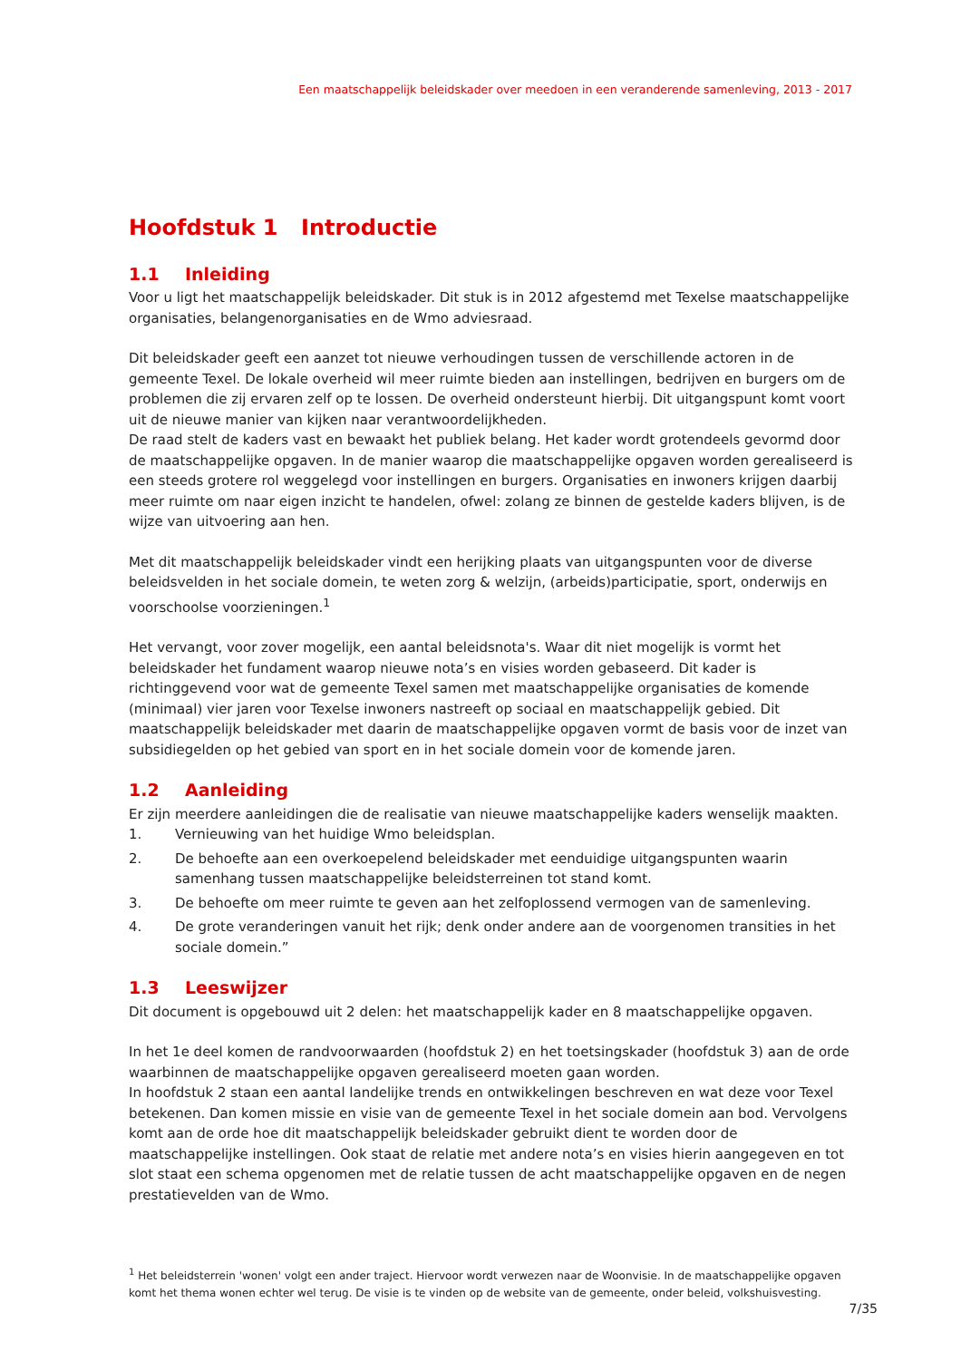Een maatschappelijk beleidskader over meedoen in een veranderende samenleving, 2013 - 2017
Hoofdstuk 1 Introductie
1.1 Inleiding
Voor u ligt het maatschappelijk beleidskader. Dit stuk is in 2012 afgestemd met Texelse maatschappelijke organisaties, belangenorganisaties en de Wmo adviesraad.
Dit beleidskader geeft een aanzet tot nieuwe verhoudingen tussen de verschillende actoren in de gemeente Texel. De lokale overheid wil meer ruimte bieden aan instellingen, bedrijven en burgers om de problemen die zij ervaren zelf op te lossen. De overheid ondersteunt hierbij. Dit uitgangspunt komt voort uit de nieuwe manier van kijken naar verantwoordelijkheden.
De raad stelt de kaders vast en bewaakt het publiek belang. Het kader wordt grotendeels gevormd door de maatschappelijke opgaven. In de manier waarop die maatschappelijke opgaven worden gerealiseerd is een steeds grotere rol weggelegd voor instellingen en burgers. Organisaties en inwoners krijgen daarbij meer ruimte om naar eigen inzicht te handelen, ofwel: zolang ze binnen de gestelde kaders blijven, is de wijze van uitvoering aan hen.
Met dit maatschappelijk beleidskader vindt een herijking plaats van uitgangspunten voor de diverse beleidsvelden in het sociale domein, te weten zorg & welzijn, (arbeids)participatie, sport, onderwijs en voorschoolse voorzieningen.<sup>1</sup>
Het vervangt, voor zover mogelijk, een aantal beleidsnota's. Waar dit niet mogelijk is vormt het beleidskader het fundament waarop nieuwe nota’s en visies worden gebaseerd. Dit kader is richtinggevend voor wat de gemeente Texel samen met maatschappelijke organisaties de komende (minimaal) vier jaren voor Texelse inwoners nastreeft op sociaal en maatschappelijk gebied. Dit maatschappelijk beleidskader met daarin de maatschappelijke opgaven vormt de basis voor de inzet van subsidiegelden op het gebied van sport en in het sociale domein voor de komende jaren.
1.2 Aanleiding
Er zijn meerdere aanleidingen die de realisatie van nieuwe maatschappelijke kaders wenselijk maakten.
1. Vernieuwing van het huidige Wmo beleidsplan.
2. De behoefte aan een overkoepelend beleidskader met eenduidige uitgangspunten waarin samenhang tussen maatschappelijke beleidsterreinen tot stand komt.
3. De behoefte om meer ruimte te geven aan het zelfoplossend vermogen van de samenleving.
4. De grote veranderingen vanuit het rijk; denk onder andere aan de voorgenomen transities in het sociale domein.”
1.3 Leeswijzer
Dit document is opgebouwd uit 2 delen: het maatschappelijk kader en 8 maatschappelijke opgaven.
In het 1e deel komen de randvoorwaarden (hoofdstuk 2) en het toetsingskader (hoofdstuk 3) aan de orde waarbinnen de maatschappelijke opgaven gerealiseerd moeten gaan worden.
In hoofdstuk 2 staan een aantal landelijke trends en ontwikkelingen beschreven en wat deze voor Texel betekenen. Dan komen missie en visie van de gemeente Texel in het sociale domein aan bod. Vervolgens komt aan de orde hoe dit maatschappelijk beleidskader gebruikt dient te worden door de maatschappelijke instellingen. Ook staat de relatie met andere nota’s en visies hierin aangegeven en tot slot staat een schema opgenomen met de relatie tussen de acht maatschappelijke opgaven en de negen prestatievelden van de Wmo.
<sup>1</sup> Het beleidsterrein 'wonen' volgt een ander traject. Hiervoor wordt verwezen naar de Woonvisie. In de maatschappelijke opgaven komt het thema wonen echter wel terug. De visie is te vinden op de website van de gemeente, onder beleid, volkshuisvesting.
7/35